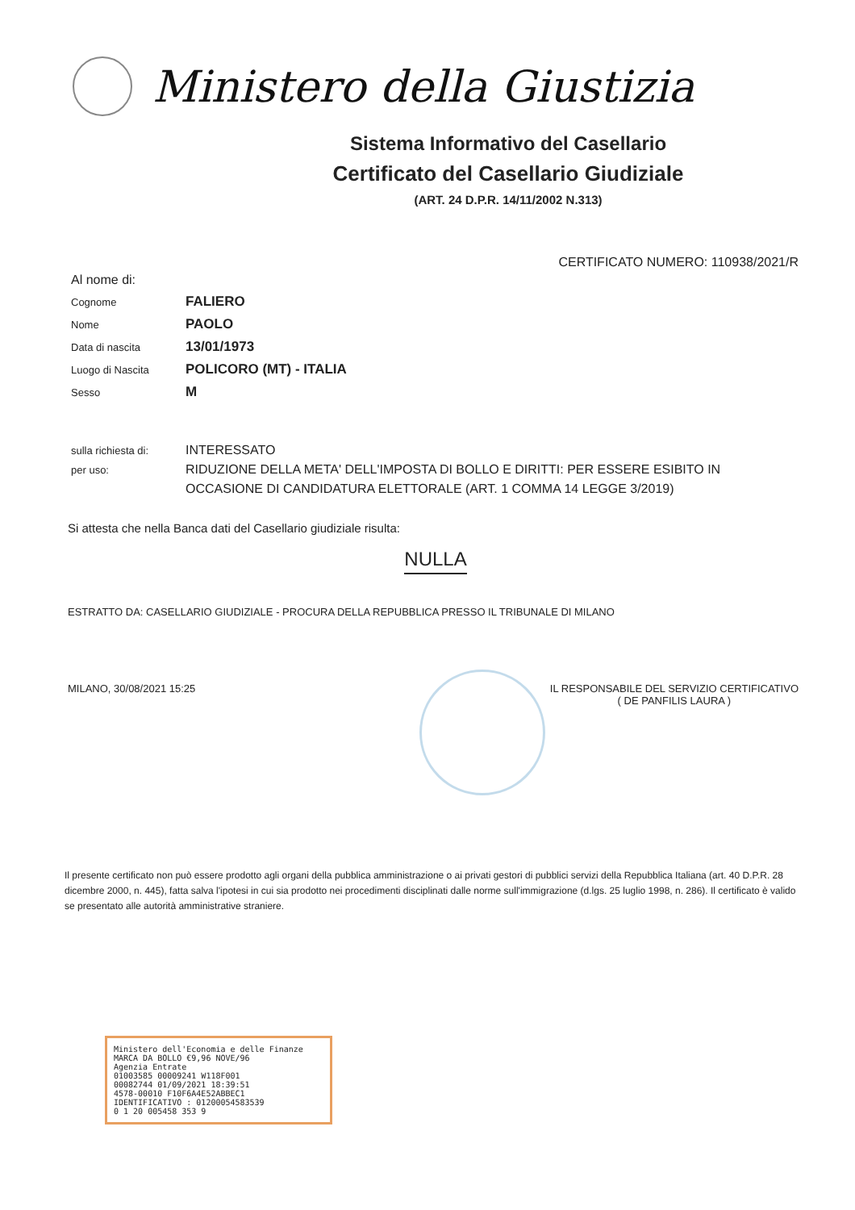Ministero della Giustizia
Sistema Informativo del Casellario
Certificato del Casellario Giudiziale
(ART. 24 D.P.R. 14/11/2002 N.313)
CERTIFICATO NUMERO: 110938/2021/R
Al nome di:
Cognome
FALIERO
Nome
PAOLO
Data di nascita
13/01/1973
Luogo di Nascita
POLICORO (MT) - ITALIA
Sesso
M
sulla richiesta di:
INTERESSATO
per uso:
RIDUZIONE DELLA META' DELL'IMPOSTA DI BOLLO E DIRITTI: PER ESSERE ESIBITO IN OCCASIONE DI CANDIDATURA ELETTORALE (ART. 1 COMMA 14 LEGGE 3/2019)
Si attesta che nella Banca dati del Casellario giudiziale risulta:
NULLA
ESTRATTO DA: CASELLARIO GIUDIZIALE - PROCURA DELLA REPUBBLICA PRESSO IL TRIBUNALE DI MILANO
MILANO, 30/08/2021 15:25 IL RESPONSABILE DEL SERVIZIO CERTIFICATIVO
( DE PANFILIS LAURA )
Il presente certificato non può essere prodotto agli organi della pubblica amministrazione o ai privati gestori di pubblici servizi della Repubblica Italiana (art. 40 D.P.R. 28 dicembre 2000, n. 445), fatta salva l'ipotesi in cui sia prodotto nei procedimenti disciplinati dalle norme sull'immigrazione (d.lgs. 25 luglio 1998, n. 286). Il certificato è valido se presentato alle autorità amministrative straniere.
Ministero dell'Economia e delle Finanze MARCA DA BOLLO €9,96 NOVE/96
Agenzia Entrate
01003585 00009241 W118F001
00082744 01/09/2021 18:39:51
4578-00010 F10F6A4E52ABBEC1
IDENTIFICATIVO : 01200054583539
0 1 20 005458 353 9